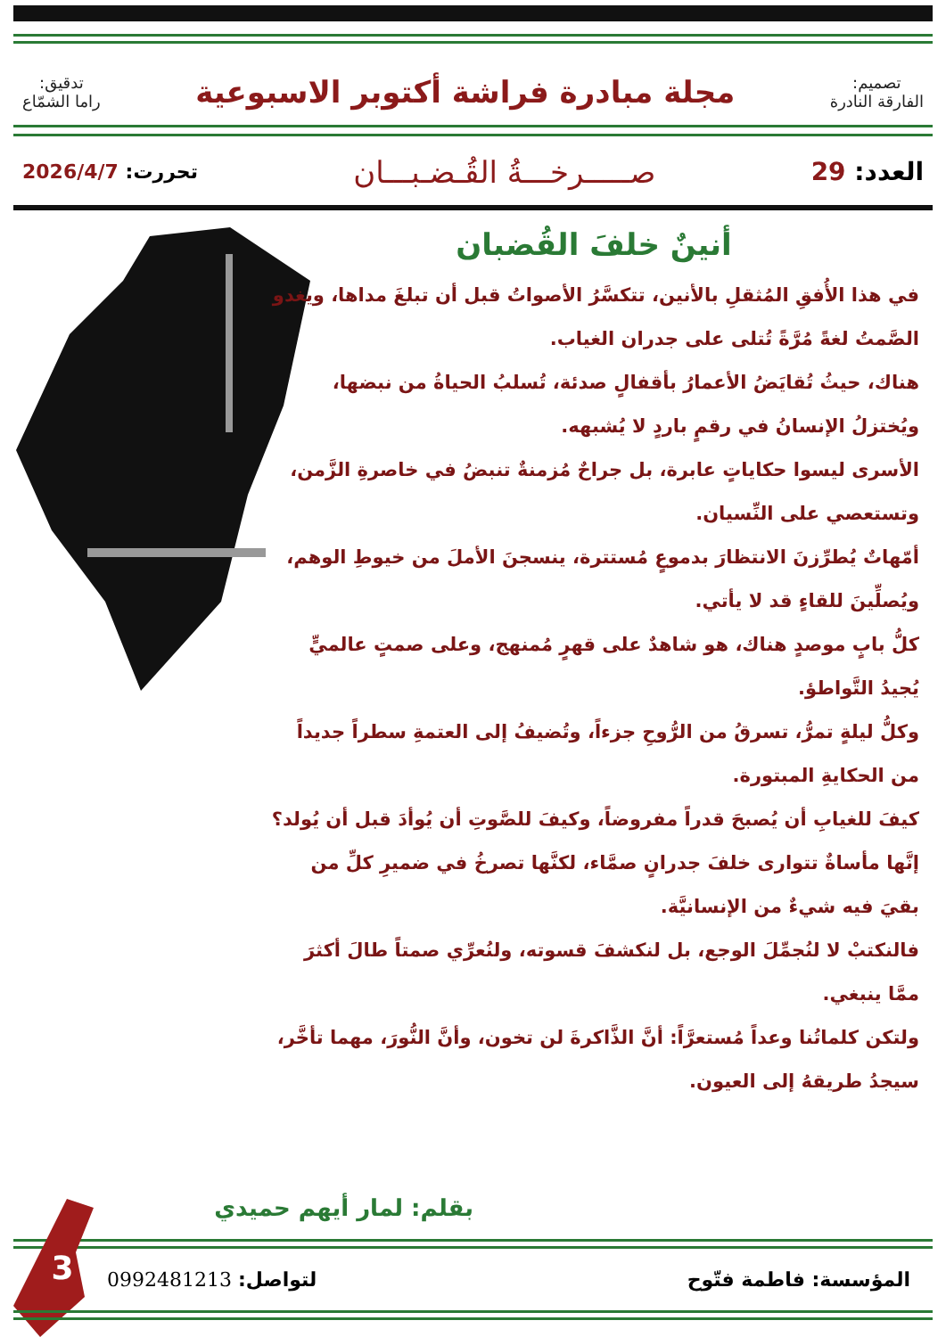تصميم:
الفارقة النادرة
مجلة مبادرة فراشة أكتوبر الاسبوعية
تدقيق:
راما الشمّاع
العدد: 29
صـــــرخـــةُ القُـضـبـــان
تحررت: 2026/4/7
أنينٌ خلفَ القُضبان
في هذا الأُفقِ المُثقلِ بالأنين، تتكسَّرُ الأصواتُ قبل أن تبلغَ مداها، ويغدو الصَّمتُ لغةً مُرَّةً تُتلى على جدران الغياب.
هناك، حيثُ تُقايَضُ الأعمارُ بأقفالٍ صدئة، تُسلبُ الحياةُ من نبضها، ويُختزلُ الإنسانُ في رقمٍ باردٍ لا يُشبهه.
الأسرى ليسوا حكاياتٍ عابرة، بل جراحٌ مُزمنةٌ تنبضُ في خاصرةِ الزَّمن، وتستعصي على النِّسيان.
أمّهاتٌ يُطرِّزنَ الانتظارَ بدموعٍ مُستترة، ينسجنَ الأملَ من خيوطِ الوهم، ويُصلِّينَ للقاءٍ قد لا يأتي.
كلُّ بابٍ موصدٍ هناك، هو شاهدٌ على قهرٍ مُمنهج، وعلى صمتٍ عالميٍّ يُجيدُ التَّواطؤ.
وكلُّ ليلةٍ تمرُّ، تسرقُ من الرُّوحِ جزءاً، وتُضيفُ إلى العتمةِ سطراً جديداً من الحكايةِ المبتورة.
كيفَ للغيابِ أن يُصبحَ قدراً مفروضاً، وكيفَ للصَّوتِ أن يُوأدَ قبل أن يُولد؟
إنَّها مأساةٌ تتوارى خلفَ جدرانٍ صمَّاء، لكنَّها تصرخُ في ضميرِ كلِّ من بقيَ فيه شيءٌ من الإنسانيَّة.
فالنكتبْ لا لنُجمِّلَ الوجع، بل لنكشفَ قسوته، ولنُعرِّي صمتاً طالَ أكثرَ ممَّا ينبغي.
ولتكن كلماتُنا وعداً مُستعرَّاً: أنَّ الذَّاكرةَ لن تخون، وأنَّ النُّورَ، مهما تأخَّر، سيجدُ طريقهُ إلى العيون.
بقلم: لمار أيهم حميدي
المؤسسة: فاطمة فتّوح لتواصل: 0992481213
3